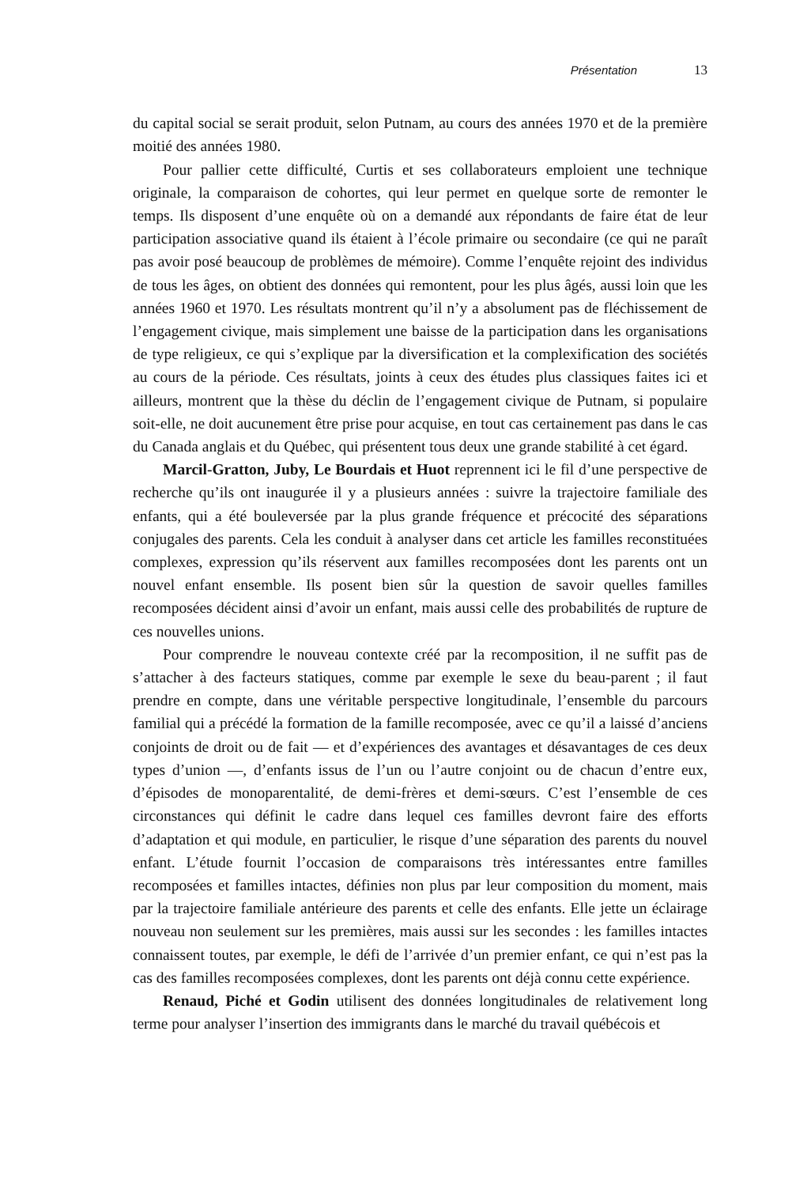Présentation 13
du capital social se serait produit, selon Putnam, au cours des années 1970 et de la première moitié des années 1980.
Pour pallier cette difficulté, Curtis et ses collaborateurs emploient une technique originale, la comparaison de cohortes, qui leur permet en quelque sorte de remonter le temps. Ils disposent d’une enquête où on a demandé aux répondants de faire état de leur participation associative quand ils étaient à l’école primaire ou secondaire (ce qui ne paraît pas avoir posé beaucoup de problèmes de mémoire). Comme l’enquête rejoint des individus de tous les âges, on obtient des données qui remontent, pour les plus âgés, aussi loin que les années 1960 et 1970. Les résultats montrent qu’il n’y a absolument pas de fléchissement de l’engagement civique, mais simplement une baisse de la participation dans les organisations de type religieux, ce qui s’explique par la diversification et la complexification des sociétés au cours de la période. Ces résultats, joints à ceux des études plus classiques faites ici et ailleurs, montrent que la thèse du déclin de l’engagement civique de Putnam, si populaire soit-elle, ne doit aucunement être prise pour acquise, en tout cas certainement pas dans le cas du Canada anglais et du Québec, qui présentent tous deux une grande stabilité à cet égard.
Marcil-Gratton, Juby, Le Bourdais et Huot reprennent ici le fil d’une perspective de recherche qu’ils ont inaugurée il y a plusieurs années : suivre la trajectoire familiale des enfants, qui a été bouleversée par la plus grande fréquence et précocité des séparations conjugales des parents. Cela les conduit à analyser dans cet article les familles reconstituées complexes, expression qu’ils réservent aux familles recomposées dont les parents ont un nouvel enfant ensemble. Ils posent bien sûr la question de savoir quelles familles recomposées décident ainsi d’avoir un enfant, mais aussi celle des probabilités de rupture de ces nouvelles unions.
Pour comprendre le nouveau contexte créé par la recomposition, il ne suffit pas de s’attacher à des facteurs statiques, comme par exemple le sexe du beau-parent ; il faut prendre en compte, dans une véritable perspective longitudinale, l’ensemble du parcours familial qui a précédé la formation de la famille recomposée, avec ce qu’il a laissé d’anciens conjoints de droit ou de fait — et d’expériences des avantages et désavantages de ces deux types d’union —, d’enfants issus de l’un ou l’autre conjoint ou de chacun d’entre eux, d’épisodes de monoparentalité, de demi-frères et demi-sœurs. C’est l’ensemble de ces circonstances qui définit le cadre dans lequel ces familles devront faire des efforts d’adaptation et qui module, en particulier, le risque d’une séparation des parents du nouvel enfant. L’étude fournit l’occasion de comparaisons très intéressantes entre familles recomposées et familles intactes, définies non plus par leur composition du moment, mais par la trajectoire familiale antérieure des parents et celle des enfants. Elle jette un éclairage nouveau non seulement sur les premières, mais aussi sur les secondes : les familles intactes connaissent toutes, par exemple, le défi de l’arrivée d’un premier enfant, ce qui n’est pas la cas des familles recomposées complexes, dont les parents ont déjà connu cette expérience.
Renaud, Piché et Godin utilisent des données longitudinales de relativement long terme pour analyser l’insertion des immigrants dans le marché du travail québécois et